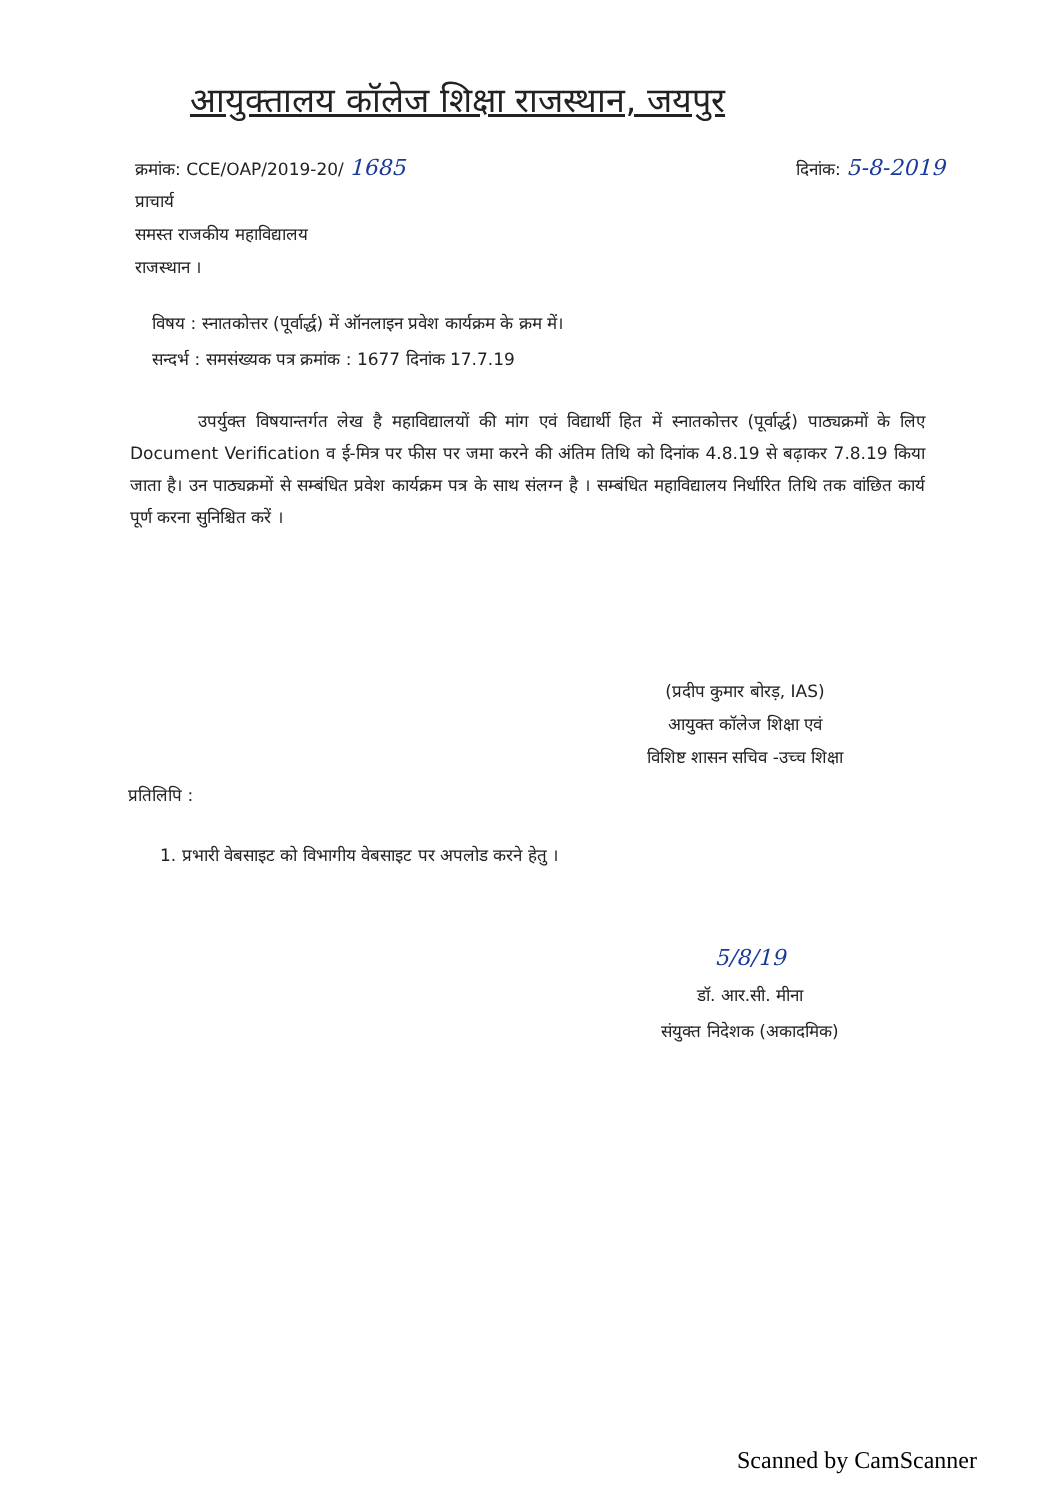आयुक्तालय कॉलेज शिक्षा राजस्थान, जयपुर
क्रमांक: CCE/OAP/2019-20/ 1685
दिनांक: 5-8-2019
प्राचार्य
समस्त राजकीय महाविद्यालय
राजस्थान ।
विषय : स्नातकोत्तर (पूर्वार्द्ध) में ऑनलाइन प्रवेश कार्यक्रम के क्रम में।
सन्दर्भ : समसंख्यक पत्र क्रमांक : 1677 दिनांक 17.7.19
    उपर्युक्त विषयान्तर्गत लेख है महाविद्यालयों की मांग एवं विद्यार्थी हित में स्नातकोत्तर (पूर्वार्द्ध) पाठ्यक्रमों के लिए Document Verification व ई-मित्र पर फीस पर जमा करने की अंतिम तिथि को दिनांक 4.8.19 से बढ़ाकर 7.8.19 किया जाता है। उन पाठ्यक्रमों से सम्बंधित प्रवेश कार्यक्रम पत्र के साथ संलग्न है । सम्बंधित महाविद्यालय निर्धारित तिथि तक वांछित कार्य पूर्ण करना सुनिश्चित करें ।
(प्रदीप कुमार बोरड़, IAS)
आयुक्त कॉलेज शिक्षा एवं
विशिष्ट शासन सचिव -उच्च शिक्षा
प्रतिलिपि :
1. प्रभारी वेबसाइट को विभागीय वेबसाइट पर अपलोड करने हेतु ।
5/8/19
डॉ. आर.सी. मीना
संयुक्त निदेशक (अकादमिक)
Scanned by CamScanner